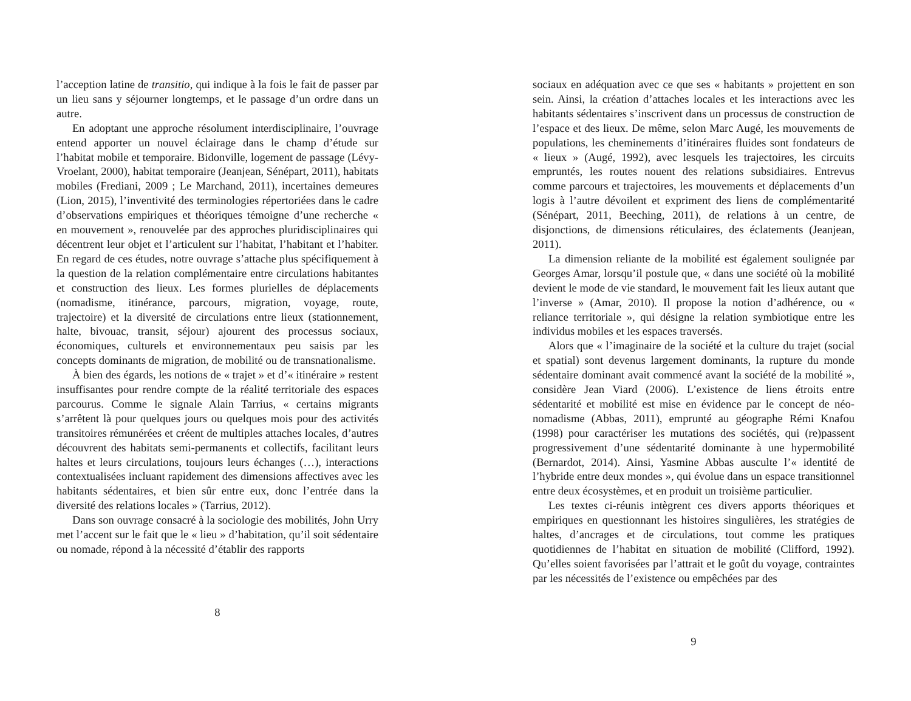l’acception latine de transitio, qui indique à la fois le fait de passer par un lieu sans y séjourner longtemps, et le passage d’un ordre dans un autre.
En adoptant une approche résolument interdisciplinaire, l’ouvrage entend apporter un nouvel éclairage dans le champ d’étude sur l’habitat mobile et temporaire. Bidonville, logement de passage (Lévy-Vroelant, 2000), habitat temporaire (Jeanjean, Sénépart, 2011), habitats mobiles (Frediani, 2009 ; Le Marchand, 2011), incertaines demeures (Lion, 2015), l’inventivité des terminologies répertoriées dans le cadre d’observations empiriques et théoriques témoigne d’une recherche « en mouvement », renouvelée par des approches pluridisciplinaires qui décentrent leur objet et l’articulent sur l’habitat, l’habitant et l’habiter. En regard de ces études, notre ouvrage s’attache plus spécifiquement à la question de la relation complémentaire entre circulations habitantes et construction des lieux. Les formes plurielles de déplacements (nomadisme, itinérance, parcours, migration, voyage, route, trajectoire) et la diversité de circulations entre lieux (stationnement, halte, bivouac, transit, séjour) ajourent des processus sociaux, économiques, culturels et environnementaux peu saisis par les concepts dominants de migration, de mobilité ou de transnationalisme.
À bien des égards, les notions de « trajet » et d’« itinéraire » restent insuffisantes pour rendre compte de la réalité territoriale des espaces parcourus. Comme le signale Alain Tarrius, « certains migrants s’arrêtent là pour quelques jours ou quelques mois pour des activités transitoires rémunérées et créent de multiples attaches locales, d’autres découvrent des habitats semi-permanents et collectifs, facilitant leurs haltes et leurs circulations, toujours leurs échanges (…), interactions contextualisées incluant rapidement des dimensions affectives avec les habitants sédentaires, et bien sûr entre eux, donc l’entrée dans la diversité des relations locales » (Tarrius, 2012).
Dans son ouvrage consacré à la sociologie des mobilités, John Urry met l’accent sur le fait que le « lieu » d’habitation, qu’il soit sédentaire ou nomade, répond à la nécessité d’établir des rapports
8
sociaux en adéquation avec ce que ses « habitants » projettent en son sein. Ainsi, la création d’attaches locales et les interactions avec les habitants sédentaires s’inscrivent dans un processus de construction de l’espace et des lieux. De même, selon Marc Augé, les mouvements de populations, les cheminements d’itinéraires fluides sont fondateurs de « lieux » (Augé, 1992), avec lesquels les trajectoires, les circuits empruntés, les routes nouent des relations subsidiaires. Entrevus comme parcours et trajectoires, les mouvements et déplacements d’un logis à l’autre dévoilent et expriment des liens de complémentarité (Sénépart, 2011, Beeching, 2011), de relations à un centre, de disjonctions, de dimensions réticulaires, des éclatements (Jeanjean, 2011).
La dimension reliante de la mobilité est également soulignée par Georges Amar, lorsqu’il postule que, « dans une société où la mobilité devient le mode de vie standard, le mouvement fait les lieux autant que l’inverse » (Amar, 2010). Il propose la notion d’adhérence, ou « reliance territoriale », qui désigne la relation symbiotique entre les individus mobiles et les espaces traversés.
Alors que « l’imaginaire de la société et la culture du trajet (social et spatial) sont devenus largement dominants, la rupture du monde sédentaire dominant avait commencé avant la société de la mobilité », considère Jean Viard (2006). L’existence de liens étroits entre sédentarité et mobilité est mise en évidence par le concept de néo-nomadisme (Abbas, 2011), emprunté au géographe Rémi Knafou (1998) pour caractériser les mutations des sociétés, qui (re)passent progressivement d’une sédentarité dominante à une hypermobilité (Bernardot, 2014). Ainsi, Yasmine Abbas ausculte l’« identité de l’hybride entre deux mondes », qui évolue dans un espace transitionnel entre deux écosystèmes, et en produit un troisième particulier.
Les textes ci-réunis intègrent ces divers apports théoriques et empiriques en questionnant les histoires singulières, les stratégies de haltes, d’ancrages et de circulations, tout comme les pratiques quotidiennes de l’habitat en situation de mobilité (Clifford, 1992). Qu’elles soient favorisées par l’attrait et le goût du voyage, contraintes par les nécessités de l’existence ou empêchées par des
9